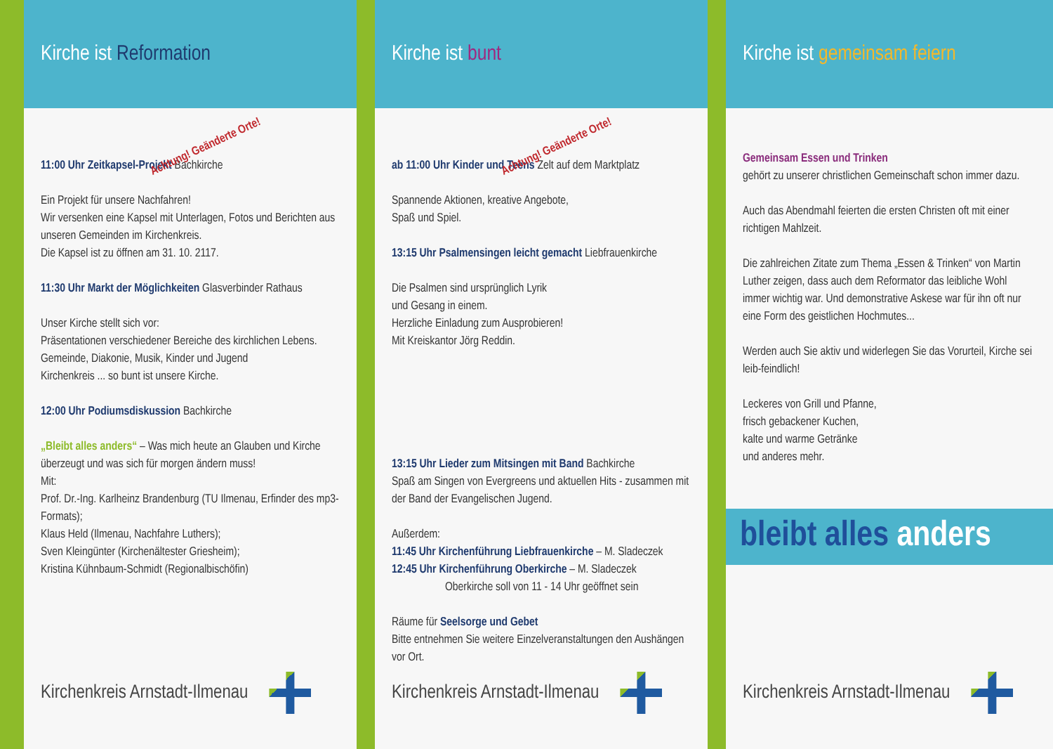Kirche ist Reformation
Achtung! Geänderte Orte!
11:00 Uhr Zeitkapsel-Projekt Bachkirche
Ein Projekt für unsere Nachfahren!
Wir versenken eine Kapsel mit Unterlagen, Fotos und Berichten aus unseren Gemeinden im Kirchenkreis.
Die Kapsel ist zu öffnen am 31. 10. 2117.
11:30 Uhr Markt der Möglichkeiten Glasverbinder Rathaus
Unser Kirche stellt sich vor:
Präsentationen verschiedener Bereiche des kirchlichen Lebens.
Gemeinde, Diakonie, Musik, Kinder und Jugend
Kirchenkreis ... so bunt ist unsere Kirche.
12:00 Uhr Podiumsdiskussion Bachkirche
„Bleibt alles anders“ – Was mich heute an Glauben und Kirche überzeugt und was sich für morgen ändern muss!
Mit:
Prof. Dr.-Ing. Karlheinz Brandenburg (TU Ilmenau, Erfinder des mp3-Formats);
Klaus Held (Ilmenau, Nachfahre Luthers);
Sven Kleingünter (Kirchenältester Griesheim);
Kristina Kühnbaum-Schmidt (Regionalbischöfin)
Kirchenkreis Arnstadt-Ilmenau
Kirche ist bunt
Achtung! Geänderte Orte!
ab 11:00 Uhr Kinder und Teens Zelt auf dem Marktplatz
Spannende Aktionen, kreative Angebote,
Spaß und Spiel.
13:15 Uhr Psalmensingen leicht gemacht Liebfrauenkirche
Die Psalmen sind ursprünglich Lyrik
und Gesang in einem.
Herzliche Einladung zum Ausprobieren!
Mit Kreiskantor Jörg Reddin.
13:15 Uhr Lieder zum Mitsingen mit Band Bachkirche
Spaß am Singen von Evergreens und aktuellen Hits - zusammen mit der Band der Evangelischen Jugend.
Außerdem:
11:45 Uhr Kirchenführung Liebfrauenkirche – M. Sladeczek
12:45 Uhr Kirchenführung Oberkirche – M. Sladeczek
Oberkirche soll von 11 - 14 Uhr geöffnet sein
Räume für Seelsorge und Gebet
Bitte entnehmen Sie weitere Einzelveranstaltungen den Aushängen vor Ort.
Kirchenkreis Arnstadt-Ilmenau
Kirche ist gemeinsam feiern
Gemeinsam Essen und Trinken
gehört zu unserer christlichen Gemeinschaft schon immer dazu.
Auch das Abendmahl feierten die ersten Christen oft mit einer richtigen Mahlzeit.
Die zahlreichen Zitate zum Thema „Essen & Trinken“ von Martin Luther zeigen, dass auch dem Reformator das leibliche Wohl immer wichtig war. Und demonstrative Askese war für ihn oft nur eine Form des geistlichen Hochmutes...
Werden auch Sie aktiv und widerlegen Sie das Vorurteil, Kirche sei leib-feindlich!
Leckeres von Grill und Pfanne,
frisch gebackener Kuchen,
kalte und warme Getränke
und anderes mehr.
bleibt alles anders
Kirchenkreis Arnstadt-Ilmenau